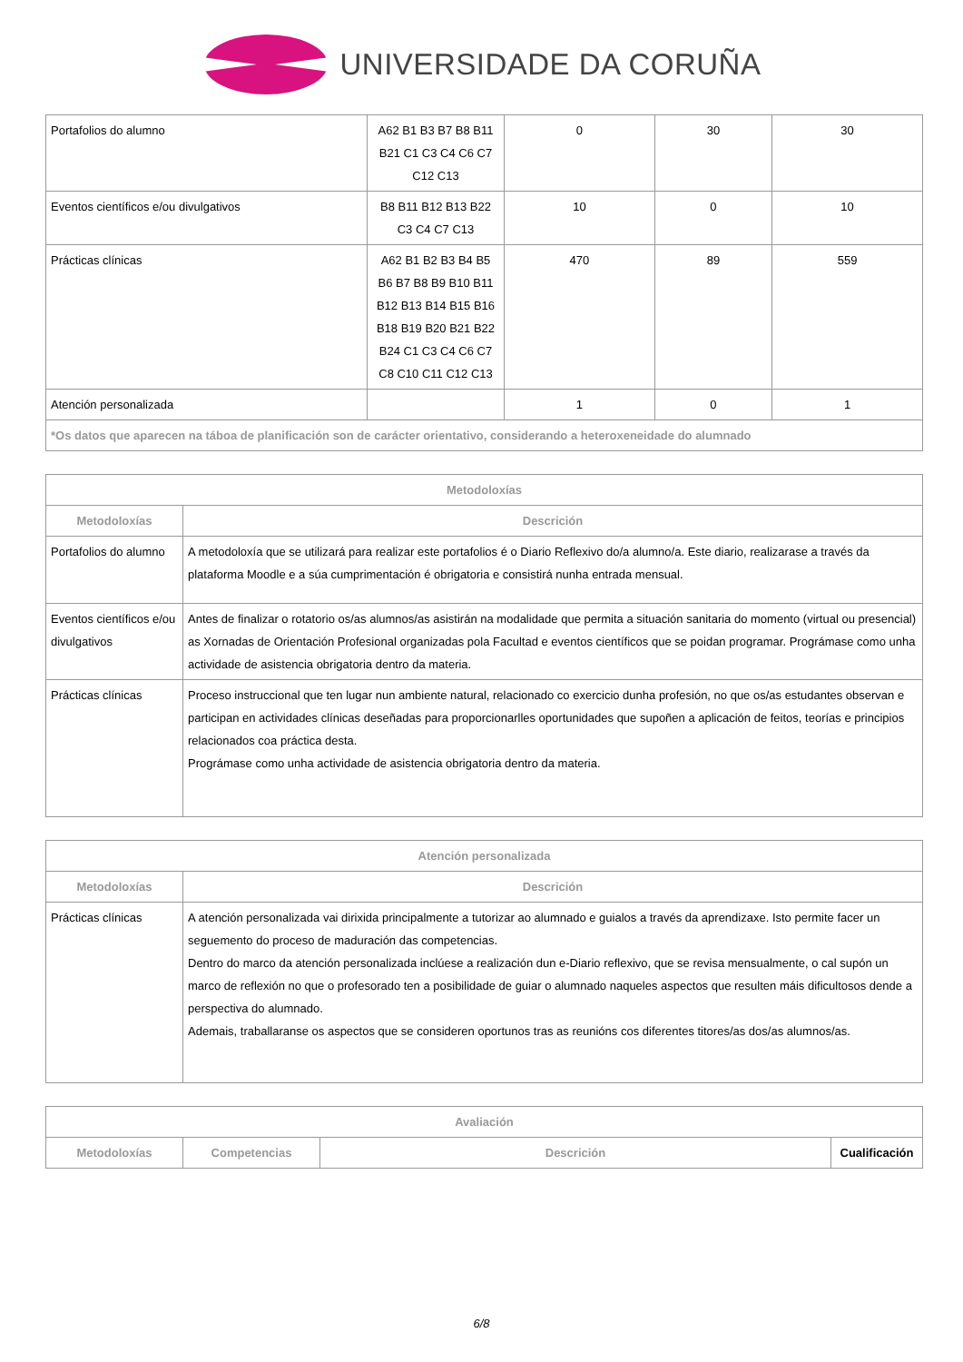UNIVERSIDADE DA CORUÑA
| Portafolios do alumno | A62 B1 B3 B7 B8 B11 B21 C1 C3 C4 C6 C7 C12 C13 | 0 | 30 | 30 |
| Eventos científicos e/ou divulgativos | B8 B11 B12 B13 B22 C3 C4 C7 C13 | 10 | 0 | 10 |
| Prácticas clínicas | A62 B1 B2 B3 B4 B5 B6 B7 B8 B9 B10 B11 B12 B13 B14 B15 B16 B18 B19 B20 B21 B22 B24 C1 C3 C4 C6 C7 C8 C10 C11 C12 C13 | 470 | 89 | 559 |
| Atención personalizada | | 1 | 0 | 1 |
| *Os datos que aparecen na táboa de planificación son de carácter orientativo, considerando a heteroxeneidade do alumnado | | | | |
| Metodoloxías | |
| --- | --- |
| Metodoloxías | Descrición |
| Portafolios do alumno | A metodoloxía que se utilizará para realizar este portafolios é o Diario Reflexivo do/a alumno/a. Este diario, realizarase a través da plataforma Moodle e a súa cumprimentación é obrigatoria e consistirá nunha entrada mensual. |
| Eventos científicos e/ou divulgativos | Antes de finalizar o rotatorio os/as alumnos/as asistirán na modalidade que permita a situación sanitaria do momento (virtual ou presencial) as Xornadas de Orientación Profesional organizadas pola Facultad e eventos científicos que se poidan programar. Prográmase como unha actividade de asistencia obrigatoria dentro da materia. |
| Prácticas clínicas | Proceso instruccional que ten lugar nun ambiente natural, relacionado co exercicio dunha profesión, no que os/as estudantes observan e participan en actividades clínicas deseñadas para proporcionarlles oportunidades que supoñen a aplicación de feitos, teorías e principios relacionados coa práctica desta. Prográmase como unha actividade de asistencia obrigatoria dentro da materia. |
| Atención personalizada | |
| --- | --- |
| Metodoloxías | Descrición |
| Prácticas clínicas | A atención personalizada vai dirixida principalmente a tutorizar ao alumnado e guialos a través da aprendizaxe. Isto permite facer un seguemento do proceso de maduración das competencias. Dentro do marco da atención personalizada inclúese a realización dun e-Diario reflexivo, que se revisa mensualmente, o cal supón un marco de reflexión no que o profesorado ten a posibilidade de guiar o alumnado naqueles aspectos que resulten máis dificultosos dende a perspectiva do alumnado. Ademais, traballaranse os aspectos que se consideren oportunos tras as reunións cos diferentes titores/as dos/as alumnos/as. |
| Avaliación | | | |
| --- | --- | --- | --- |
| Metodoloxías | Competencias | Descrición | Cualificación |
6/8